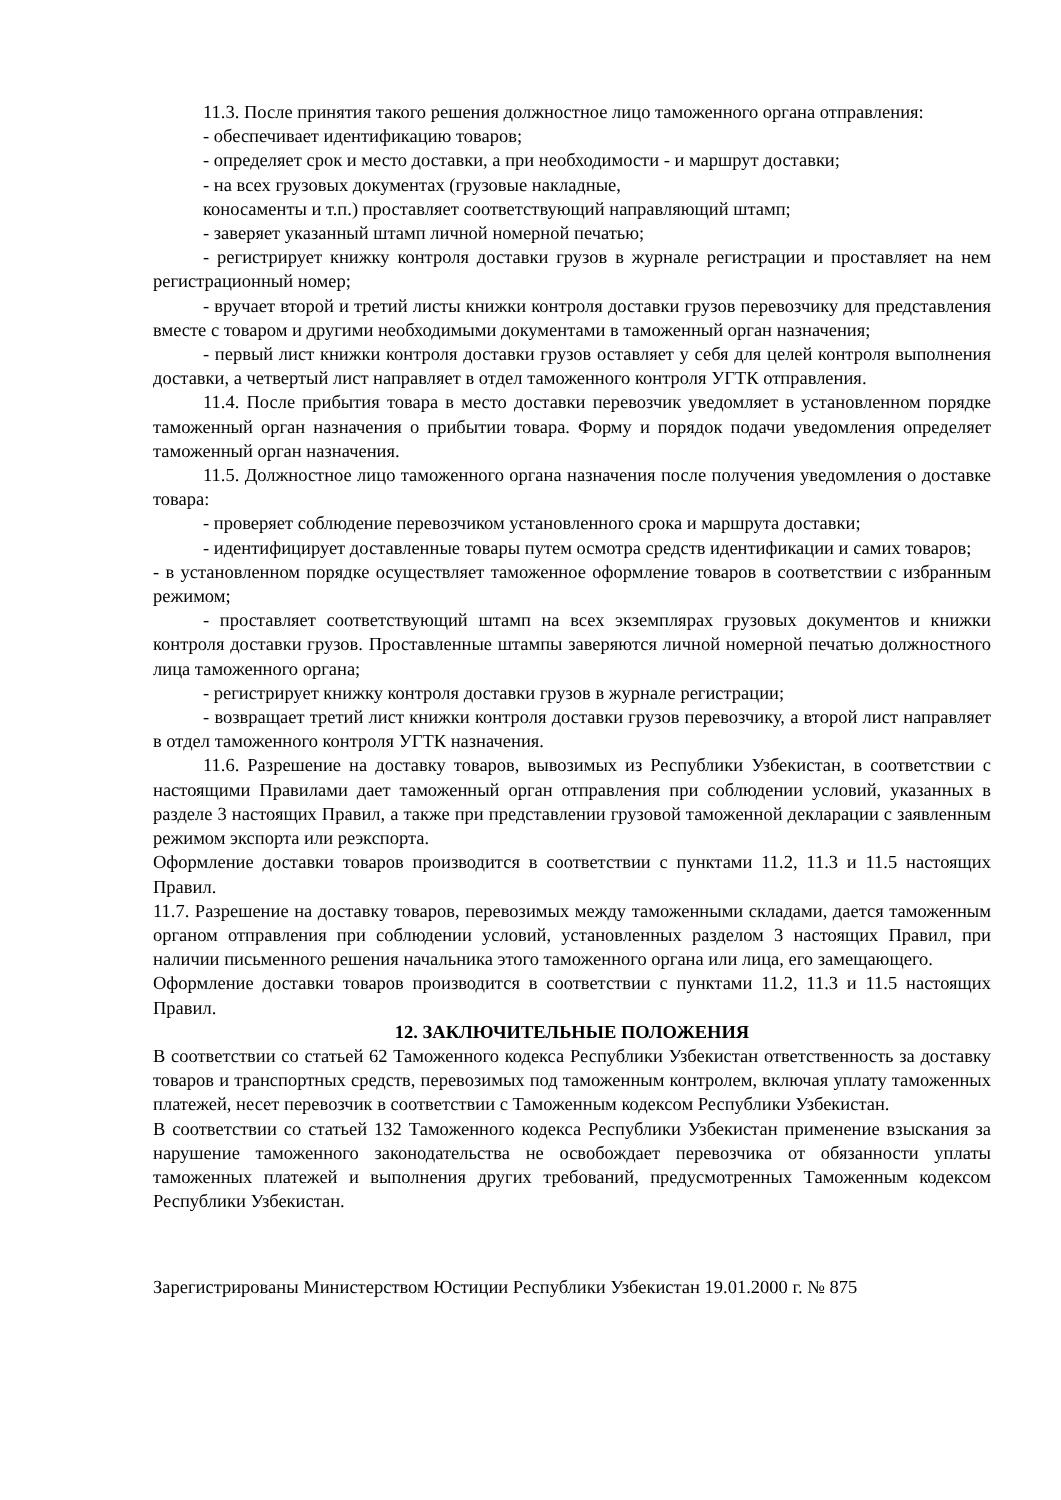11.3. После принятия такого решения должностное лицо таможенного органа отправления:
- обеспечивает идентификацию товаров;
- определяет срок и место доставки, а при необходимости - и маршрут доставки;
- на всех грузовых документах (грузовые накладные,
коносаменты и т.п.) проставляет соответствующий направляющий штамп;
- заверяет указанный штамп личной номерной печатью;
- регистрирует книжку контроля доставки грузов в журнале регистрации и проставляет на нем регистрационный номер;
- вручает второй и третий листы книжки контроля доставки грузов перевозчику для представления вместе с товаром и другими необходимыми документами в таможенный орган назначения;
- первый лист книжки контроля доставки грузов оставляет у себя для целей контроля выполнения доставки, а четвертый лист направляет в отдел таможенного контроля УГТК отправления.
11.4. После прибытия товара в место доставки перевозчик уведомляет в установленном порядке таможенный орган назначения о прибытии товара. Форму и порядок подачи уведомления определяет таможенный орган назначения.
11.5. Должностное лицо таможенного органа назначения после получения уведомления о доставке товара:
- проверяет соблюдение перевозчиком установленного срока и маршрута доставки;
- идентифицирует доставленные товары путем осмотра средств идентификации и самих товаров;
- в установленном порядке осуществляет таможенное оформление товаров в соответствии с избранным режимом;
- проставляет соответствующий штамп на всех экземплярах грузовых документов и книжки контроля доставки грузов. Проставленные штампы заверяются личной номерной печатью должностного лица таможенного органа;
- регистрирует книжку контроля доставки грузов в журнале регистрации;
- возвращает третий лист книжки контроля доставки грузов перевозчику, а второй лист направляет в отдел таможенного контроля УГТК назначения.
11.6. Разрешение на доставку товаров, вывозимых из Республики Узбекистан, в соответствии с настоящими Правилами дает таможенный орган отправления при соблюдении условий, указанных в разделе 3 настоящих Правил, а также при представлении грузовой таможенной декларации с заявленным режимом экспорта или реэкспорта.
Оформление доставки товаров производится в соответствии с пунктами 11.2, 11.3 и 11.5 настоящих Правил.
11.7. Разрешение на доставку товаров, перевозимых между таможенными складами, дается таможенным органом отправления при соблюдении условий, установленных разделом 3 настоящих Правил, при наличии письменного решения начальника этого таможенного органа или лица, его замещающего.
Оформление доставки товаров производится в соответствии с пунктами 11.2, 11.3 и 11.5 настоящих Правил.
12. ЗАКЛЮЧИТЕЛЬНЫЕ ПОЛОЖЕНИЯ
В соответствии со статьей 62 Таможенного кодекса Республики Узбекистан ответственность за доставку товаров и транспортных средств, перевозимых под таможенным контролем, включая уплату таможенных платежей, несет перевозчик в соответствии с Таможенным кодексом Республики Узбекистан.
В соответствии со статьей 132 Таможенного кодекса Республики Узбекистан применение взыскания за нарушение таможенного законодательства не освобождает перевозчика от обязанности уплаты таможенных платежей и выполнения других требований, предусмотренных Таможенным кодексом Республики Узбекистан.
Зарегистрированы Министерством Юстиции Республики Узбекистан 19.01.2000 г. № 875